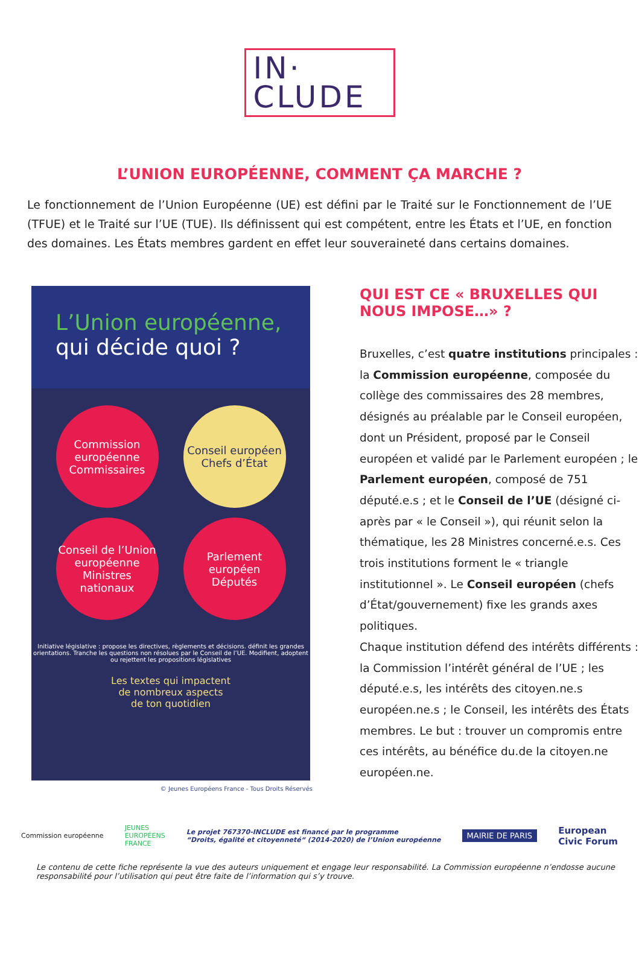IN·
CLUDE
L’UNION EUROPÉENNE, COMMENT ÇA MARCHE ?
Le fonctionnement de l’Union Européenne (UE) est défini par le Traité sur le Fonctionnement de l’UE (TFUE) et le Traité sur l’UE (TUE). Ils définissent qui est compétent, entre les États et l’UE, en fonction des domaines. Les États membres gardent en effet leur souveraineté dans certains domaines.
L’Union européenne,
qui décide quoi ?
Commission européenne
Commissaires
Conseil européen
Chefs d’État
Conseil de l’Union européenne
Ministres nationaux
Parlement européen
Députés
Initiative législative : propose les directives, règlements et décisions. définit les grandes orientations. Tranche les questions non résolues par le Conseil de l’UE. Modifient, adoptent ou rejettent les propositions législatives
Les textes qui impactent
de nombreux aspects
de ton quotidien
© Jeunes Européens France - Tous Droits Réservés
QUI EST CE « BRUXELLES QUI NOUS IMPOSE…» ?
Bruxelles, c’est quatre institutions principales : la Commission européenne, composée du collège des commissaires des 28 membres, désignés au préalable par le Conseil européen, dont un Président, proposé par le Conseil européen et validé par le Parlement européen ; le Parlement européen, composé de 751 député.e.s ; et le Conseil de l’UE (désigné ci-après par « le Conseil »), qui réunit selon la thématique, les 28 Ministres concerné.e.s. Ces trois institutions forment le « triangle institutionnel ». Le Conseil européen (chefs d’État/gouvernement) fixe les grands axes politiques.
Chaque institution défend des intérêts différents : la Commission l’intérêt général de l’UE ; les député.e.s, les intérêts des citoyen.ne.s européen.ne.s ; le Conseil, les intérêts des États membres. Le but : trouver un compromis entre ces intérêts, au bénéfice du.de la citoyen.ne européen.ne.
Commission européenne JEUNES
EUROPÉENS
FRANCE Le projet 767370-INCLUDE est financé par le programme
“Droits, égalité et citoyenneté“ (2014-2020) de l’Union européenne MAIRIE DE PARIS European
Civic Forum
Le contenu de cette fiche représente la vue des auteurs uniquement et engage leur responsabilité. La Commission européenne n’endosse aucune responsabilité pour l’utilisation qui peut être faite de l’information qui s’y trouve.